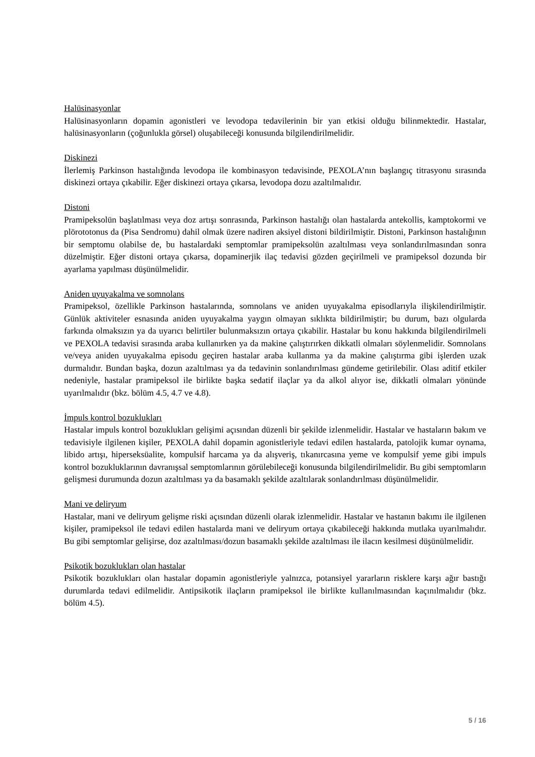Halüsinasyonlar
Halüsinasyonların dopamin agonistleri ve levodopa tedavilerinin bir yan etkisi olduğu bilinmektedir. Hastalar, halüsinasyonların (çoğunlukla görsel) oluşabileceği konusunda bilgilendirilmelidir.
Diskinezi
İlerlemiş Parkinson hastalığında levodopa ile kombinasyon tedavisinde, PEXOLA’nın başlangıç titrasyonu sırasında diskinezi ortaya çıkabilir. Eğer diskinezi ortaya çıkarsa, levodopa dozu azaltılmalıdır.
Distoni
Pramipeksolün başlatılması veya doz artışı sonrasında, Parkinson hastalığı olan hastalarda antekollis, kamptokormi ve plörototonus da (Pisa Sendromu) dahil olmak üzere nadiren aksiyel distoni bildirilmiştir. Distoni, Parkinson hastalığının bir semptomu olabilse de, bu hastalardaki semptomlar pramipeksolün azaltılması veya sonlandırılmasından sonra düzelmiştir. Eğer distoni ortaya çıkarsa, dopaminerjik ilaç tedavisi gözden geçirilmeli ve pramipeksol dozunda bir ayarlama yapılması düşünülmelidir.
Aniden uyuyakalma ve somnolans
Pramipeksol, özellikle Parkinson hastalarında, somnolans ve aniden uyuyakalma episodlarıyla ilişkilendirilmiştir. Günlük aktiviteler esnasında aniden uyuyakalma yaygın olmayan sıklıkta bildirilmiştir; bu durum, bazı olgularda farkında olmaksızın ya da uyarıcı belirtiler bulunmaksızın ortaya çıkabilir. Hastalar bu konu hakkında bilgilendirilmeli ve PEXOLA tedavisi sırasında araba kullanırken ya da makine çalıştırırken dikkatli olmaları söylenmelidir. Somnolans ve/veya aniden uyuyakalma episodu geçiren hastalar araba kullanma ya da makine çalıştırma gibi işlerden uzak durmalıdır. Bundan başka, dozun azaltılması ya da tedavinin sonlandırılması gündeme getirilebilir. Olası aditif etkiler nedeniyle, hastalar pramipeksol ile birlikte başka sedatif ilaçlar ya da alkol alıyor ise, dikkatli olmaları yönünde uyarılmalıdır (bkz. bölüm 4.5, 4.7 ve 4.8).
İmpuls kontrol bozuklukları
Hastalar impuls kontrol bozuklukları gelişimi açısından düzenli bir şekilde izlenmelidir. Hastalar ve hastaların bakım ve tedavisiyle ilgilenen kişiler, PEXOLA dahil dopamin agonistleriyle tedavi edilen hastalarda, patolojik kumar oynama, libido artışı, hiperseksüalite, kompulsif harcama ya da alışveriş, tıkanırcasına yeme ve kompulsif yeme gibi impuls kontrol bozukluklarının davranışsal semptomlarının görülebileceği konusunda bilgilendirilmelidir. Bu gibi semptomların gelişmesi durumunda dozun azaltılması ya da basamaklı şekilde azaltılarak sonlandırılması düşünülmelidir.
Mani ve deliryum
Hastalar, mani ve deliryum gelişme riski açısından düzenli olarak izlenmelidir. Hastalar ve hastanın bakımı ile ilgilenen kişiler, pramipeksol ile tedavi edilen hastalarda mani ve deliryum ortaya çıkabileceği hakkında mutlaka uyarılmalıdır. Bu gibi semptomlar gelişirse, doz azaltılması/dozun basamaklı şekilde azaltılması ile ilacın kesilmesi düşünülmelidir.
Psikotik bozuklukları olan hastalar
Psikotik bozuklukları olan hastalar dopamin agonistleriyle yalnızca, potansiyel yararların risklere karşı ağır bastığı durumlarda tedavi edilmelidir. Antipsikotik ilaçların pramipeksol ile birlikte kullanılmasından kaçınılmalıdır (bkz. bölüm 4.5).
5 / 16